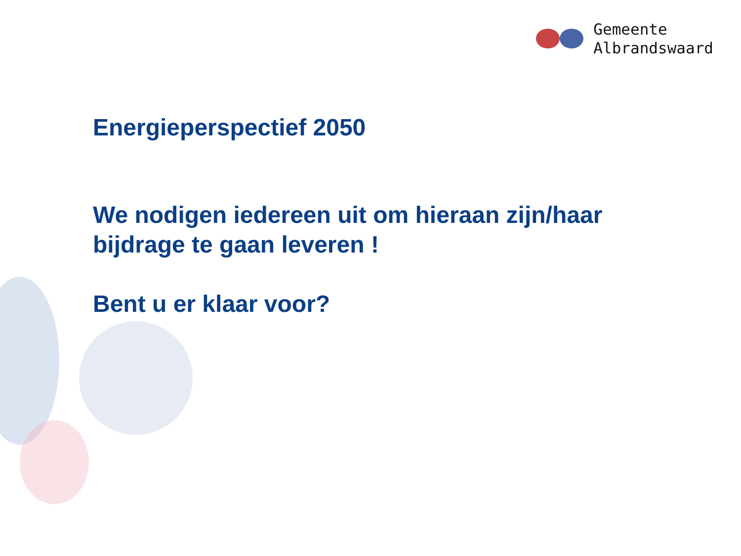Gemeente
Albrandswaard
Energieperspectief 2050
We nodigen iedereen uit om hieraan zijn/haar
bijdrage te gaan leveren !
Bent u er klaar voor?